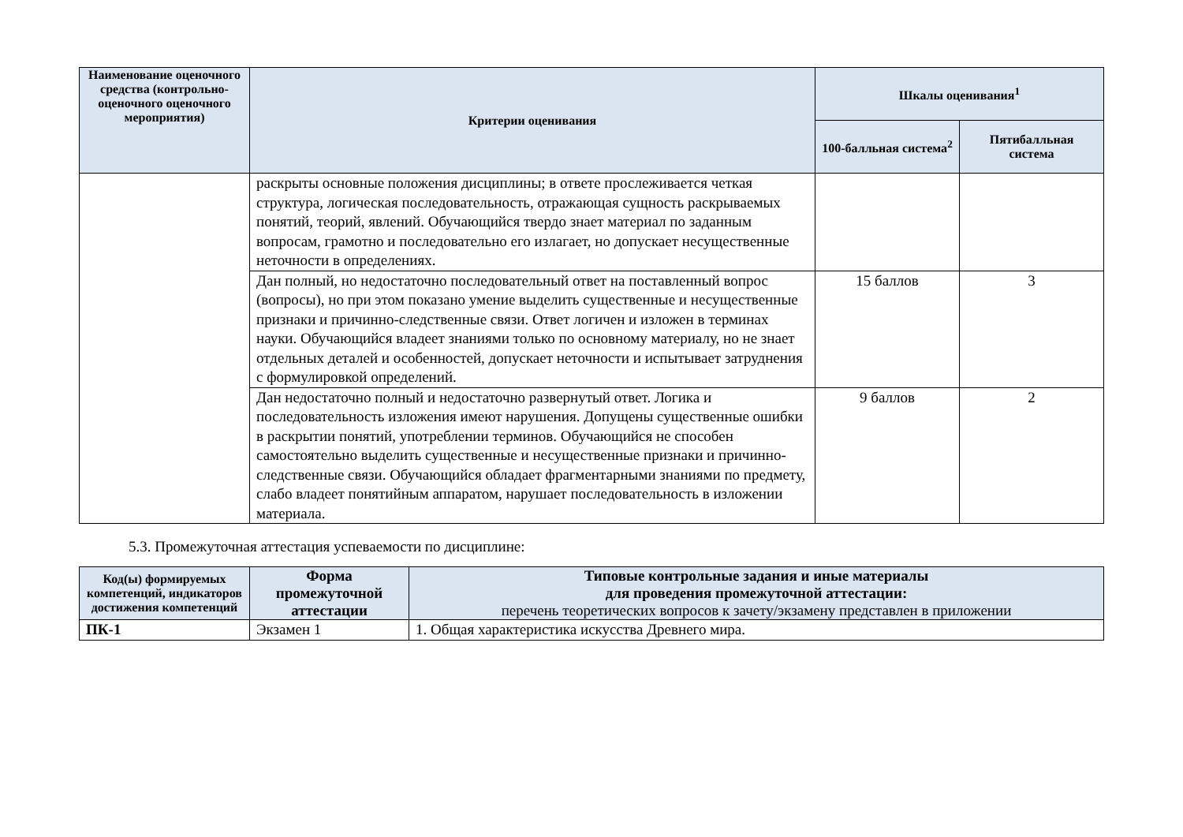| Наименование оценочного средства (контрольно-оценочного оценочного мероприятия) | Критерии оценивания | Шкалы оценивания<sup>1</sup> | |
| --- | --- | --- | --- |
| | | 100-балльная система<sup>2</sup> | Пятибалльная система |
| | раскрыты основные положения дисциплины; в ответе прослеживается четкая структура, логическая последовательность, отражающая сущность раскрываемых понятий, теорий, явлений. Обучающийся твердо знает материал по заданным вопросам, грамотно и последовательно его излагает, но допускает несущественные неточности в определениях. | | |
| | Дан полный, но недостаточно последовательный ответ на поставленный вопрос (вопросы), но при этом показано умение выделить существенные и несущественные признаки и причинно-следственные связи. Ответ логичен и изложен в терминах науки. Обучающийся владеет знаниями только по основному материалу, но не знает отдельных деталей и особенностей, допускает неточности и испытывает затруднения с формулировкой определений. | 15 баллов | 3 |
| | Дан недостаточно полный и недостаточно развернутый ответ. Логика и последовательность изложения имеют нарушения. Допущены существенные ошибки в раскрытии понятий, употреблении терминов. Обучающийся не способен самостоятельно выделить существенные и несущественные признаки и причинно-следственные связи. Обучающийся обладает фрагментарными знаниями по предмету, слабо владеет понятийным аппаратом, нарушает последовательность в изложении материала. | 9 баллов | 2 |
5.3. Промежуточная аттестация успеваемости по дисциплине:
| Код(ы) формируемых компетенций, индикаторов достижения компетенций | Форма промежуточной аттестации | Типовые контрольные задания и иные материалы для проведения промежуточной аттестации: перечень теоретических вопросов к зачету/экзамену представлен в приложении |
| --- | --- | --- |
| ПК-1 | Экзамен 1 | 1. Общая характеристика искусства Древнего мира. |